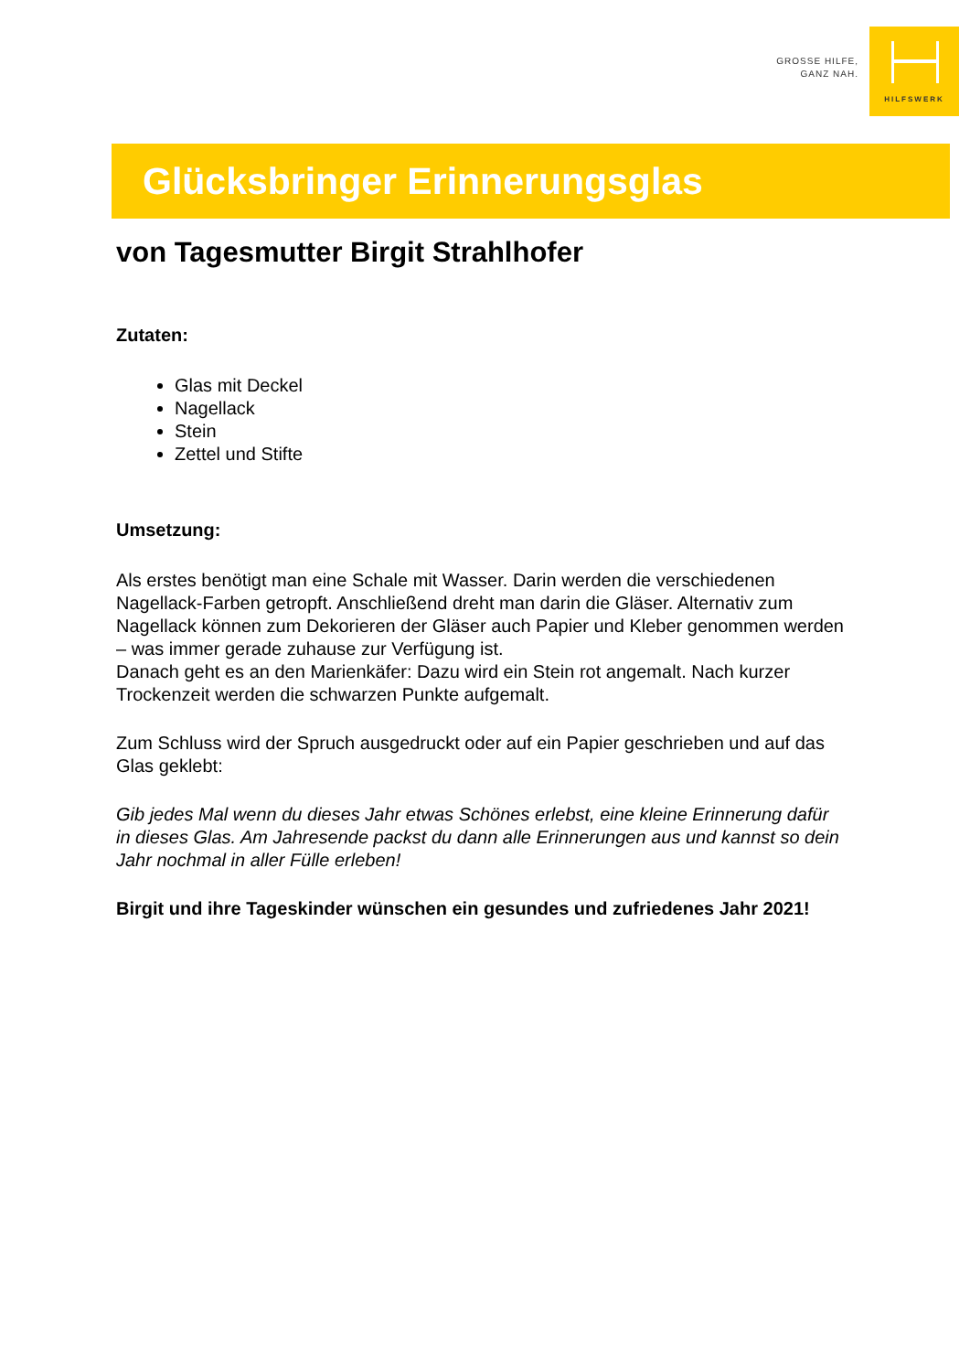GROSSE HILFE,
GANZ NAH.
HILFSWERK
Glücksbringer Erinnerungsglas
von Tagesmutter Birgit Strahlhofer
Zutaten:
Glas mit Deckel
Nagellack
Stein
Zettel und Stifte
Umsetzung:
Als erstes benötigt man eine Schale mit Wasser. Darin werden die verschiedenen Nagellack-Farben getropft. Anschließend dreht man darin die Gläser. Alternativ zum Nagellack können zum Dekorieren der Gläser auch Papier und Kleber genommen werden – was immer gerade zuhause zur Verfügung ist.
Danach geht es an den Marienkäfer: Dazu wird ein Stein rot angemalt. Nach kurzer Trockenzeit werden die schwarzen Punkte aufgemalt.
Zum Schluss wird der Spruch ausgedruckt oder auf ein Papier geschrieben und auf das Glas geklebt:
Gib jedes Mal wenn du dieses Jahr etwas Schönes erlebst, eine kleine Erinnerung dafür in dieses Glas. Am Jahresende packst du dann alle Erinnerungen aus und kannst so dein Jahr nochmal in aller Fülle erleben!
Birgit und ihre Tageskinder wünschen ein gesundes und zufriedenes Jahr 2021!